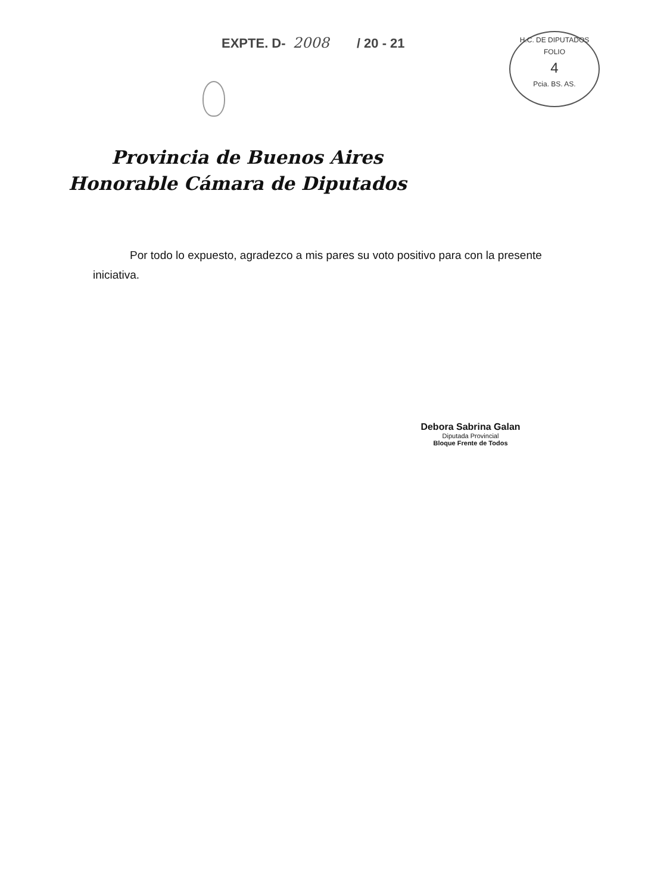EXPTE. D- 2008 / 20 - 21
H.C. DE DIPUTADOS
FOLIO
4
Pcia. BS. AS.
Provincia de Buenos Aires
Honorable Cámara de Diputados
Por todo lo expuesto, agradezco a mis pares su voto positivo para con la presente iniciativa.
Debora Sabrina Galan
Diputada Provincial
Bloque Frente de Todos